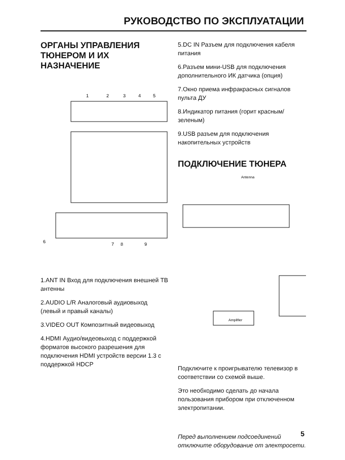РУКОВОДСТВО ПО ЭКСПЛУАТАЦИИ
ОРГАНЫ УПРАВЛЕНИЯ ТЮНЕРОМ И ИХ НАЗНАЧЕНИЕ
1
2
3
4
5
6
7
8
9
1.ANT IN Вход для подключения внешней ТВ антенны
2.AUDIO L/R Аналоговый аудиовыход (левый и правый каналы)
3.VIDEO OUT Композитный видеовыход
4.HDMI Аудио/видеовыход с поддержкой форматов высокого разрешения для подключения HDMI устройств версии 1.3 с поддержкой HDCP
5.DC IN Разъем для подключения кабеля питания
6.Разъем мини-USB для подключения дополнительного ИК датчика (опция)
7.Окно приема инфракрасных сигналов пульта ДУ
8.Индикатор питания (горит красным/зеленым)
9.USB разъем для подключения накопительных устройств
ПОДКЛЮЧЕНИЕ ТЮНЕРА
Antenna
Amplifier
Подключите к проигрывателю телевизор в соответствии со схемой выше.
Это необходимо сделать до начала пользования прибором при отключенном электропитании.
Перед выполнением подсоединений отключите оборудование от электросети.
5